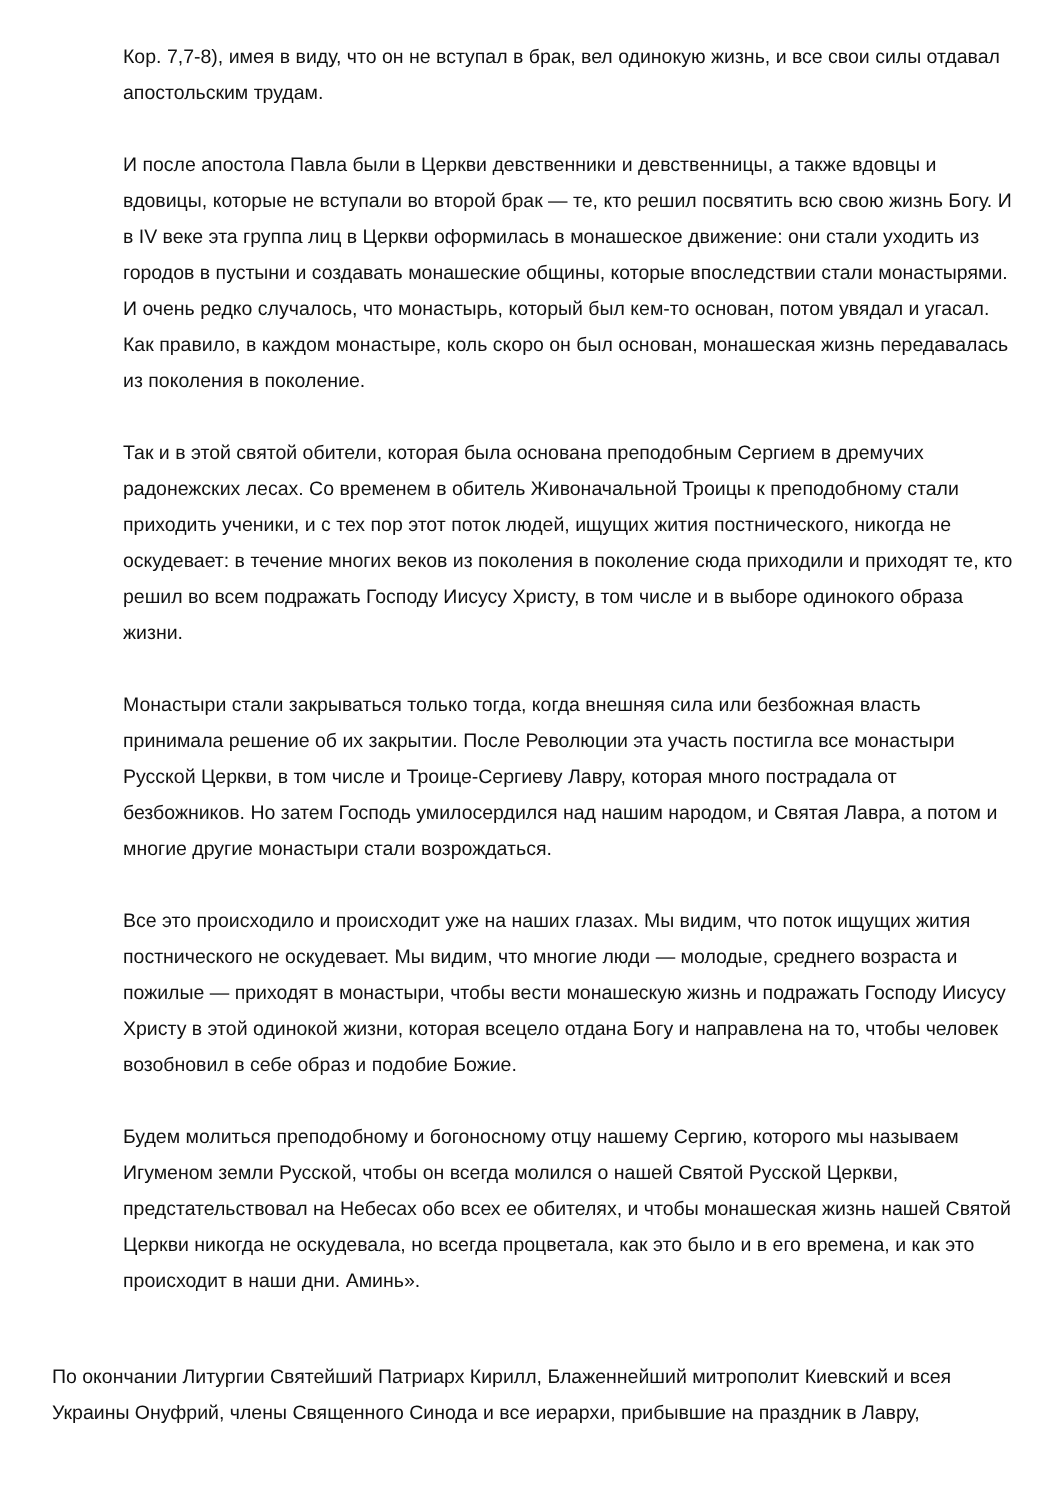Кор. 7,7-8), имея в виду, что он не вступал в брак, вел одинокую жизнь, и все свои силы отдавал апостольским трудам.
И после апостола Павла были в Церкви девственники и девственницы, а также вдовцы и вдовицы, которые не вступали во второй брак — те, кто решил посвятить всю свою жизнь Богу. И в IV веке эта группа лиц в Церкви оформилась в монашеское движение: они стали уходить из городов в пустыни и создавать монашеские общины, которые впоследствии стали монастырями. И очень редко случалось, что монастырь, который был кем-то основан, потом увядал и угасал. Как правило, в каждом монастыре, коль скоро он был основан, монашеская жизнь передавалась из поколения в поколение.
Так и в этой святой обители, которая была основана преподобным Сергием в дремучих радонежских лесах. Со временем в обитель Живоначальной Троицы к преподобному стали приходить ученики, и с тех пор этот поток людей, ищущих жития постнического, никогда не оскудевает: в течение многих веков из поколения в поколение сюда приходили и приходят те, кто решил во всем подражать Господу Иисусу Христу, в том числе и в выборе одинокого образа жизни.
Монастыри стали закрываться только тогда, когда внешняя сила или безбожная власть принимала решение об их закрытии. После Революции эта участь постигла все монастыри Русской Церкви, в том числе и Троице-Сергиеву Лавру, которая много пострадала от безбожников. Но затем Господь умилосердился над нашим народом, и Святая Лавра, а потом и многие другие монастыри стали возрождаться.
Все это происходило и происходит уже на наших глазах. Мы видим, что поток ищущих жития постнического не оскудевает. Мы видим, что многие люди — молодые, среднего возраста и пожилые — приходят в монастыри, чтобы вести монашескую жизнь и подражать Господу Иисусу Христу в этой одинокой жизни, которая всецело отдана Богу и направлена на то, чтобы человек возобновил в себе образ и подобие Божие.
Будем молиться преподобному и богоносному отцу нашему Сергию, которого мы называем Игуменом земли Русской, чтобы он всегда молился о нашей Святой Русской Церкви, предстательствовал на Небесах обо всех ее обителях, и чтобы монашеская жизнь нашей Святой Церкви никогда не оскудевала, но всегда процветала, как это было и в его времена, и как это происходит в наши дни. Аминь».
По окончании Литургии Святейший Патриарх Кирилл, Блаженнейший митрополит Киевский и всея Украины Онуфрий, члены Священного Синода и все иерархи, прибывшие на праздник в Лавру,